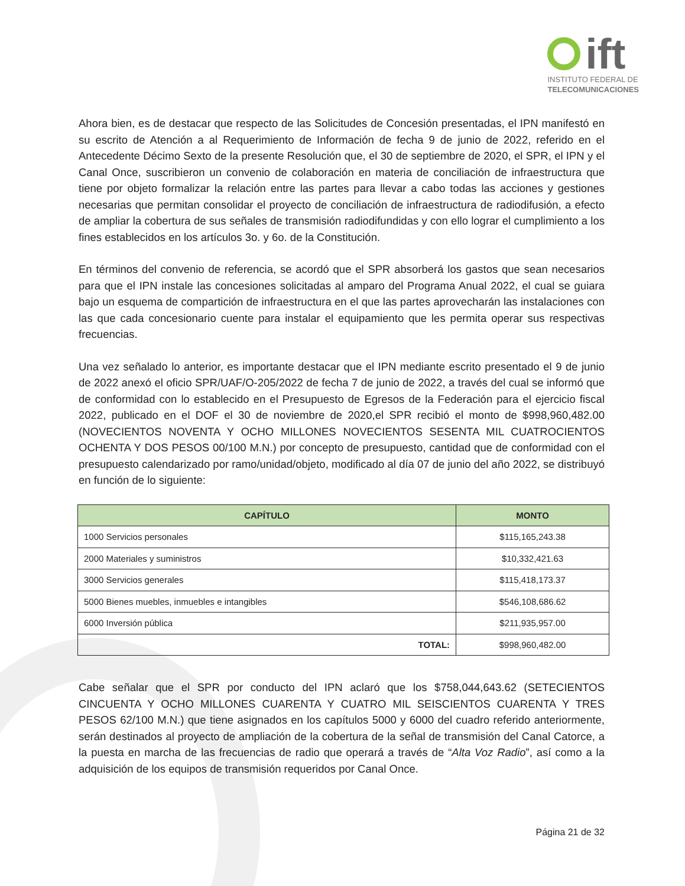ift
INSTITUTO FEDERAL DE
TELECOMUNICACIONES
Ahora bien, es de destacar que respecto de las Solicitudes de Concesión presentadas, el IPN manifestó en su escrito de Atención a al Requerimiento de Información de fecha 9 de junio de 2022, referido en el Antecedente Décimo Sexto de la presente Resolución que, el 30 de septiembre de 2020, el SPR, el IPN y el Canal Once, suscribieron un convenio de colaboración en materia de conciliación de infraestructura que tiene por objeto formalizar la relación entre las partes para llevar a cabo todas las acciones y gestiones necesarias que permitan consolidar el proyecto de conciliación de infraestructura de radiodifusión, a efecto de ampliar la cobertura de sus señales de transmisión radiodifundidas y con ello lograr el cumplimiento a los fines establecidos en los artículos 3o. y 6o. de la Constitución.
En términos del convenio de referencia, se acordó que el SPR absorberá los gastos que sean necesarios para que el IPN instale las concesiones solicitadas al amparo del Programa Anual 2022, el cual se guiara bajo un esquema de compartición de infraestructura en el que las partes aprovecharán las instalaciones con las que cada concesionario cuente para instalar el equipamiento que les permita operar sus respectivas frecuencias.
Una vez señalado lo anterior, es importante destacar que el IPN mediante escrito presentado el 9 de junio de 2022 anexó el oficio SPR/UAF/O-205/2022 de fecha 7 de junio de 2022, a través del cual se informó que de conformidad con lo establecido en el Presupuesto de Egresos de la Federación para el ejercicio fiscal 2022, publicado en el DOF el 30 de noviembre de 2020,el SPR recibió el monto de $998,960,482.00 (NOVECIENTOS NOVENTA Y OCHO MILLONES NOVECIENTOS SESENTA MIL CUATROCIENTOS OCHENTA Y DOS PESOS 00/100 M.N.) por concepto de presupuesto, cantidad que de conformidad con el presupuesto calendarizado por ramo/unidad/objeto, modificado al día 07 de junio del año 2022, se distribuyó en función de lo siguiente:
| CAPÍTULO | MONTO |
| --- | --- |
| 1000 Servicios personales | $115,165,243.38 |
| 2000 Materiales y suministros | $10,332,421.63 |
| 3000 Servicios generales | $115,418,173.37 |
| 5000 Bienes muebles, inmuebles e intangibles | $546,108,686.62 |
| 6000 Inversión pública | $211,935,957.00 |
| TOTAL: | $998,960,482.00 |
Cabe señalar que el SPR por conducto del IPN aclaró que los $758,044,643.62 (SETECIENTOS CINCUENTA Y OCHO MILLONES CUARENTA Y CUATRO MIL SEISCIENTOS CUARENTA Y TRES PESOS 62/100 M.N.) que tiene asignados en los capítulos 5000 y 6000 del cuadro referido anteriormente, serán destinados al proyecto de ampliación de la cobertura de la señal de transmisión del Canal Catorce, a la puesta en marcha de las frecuencias de radio que operará a través de “Alta Voz Radio”, así como a la adquisición de los equipos de transmisión requeridos por Canal Once.
Página 21 de 32